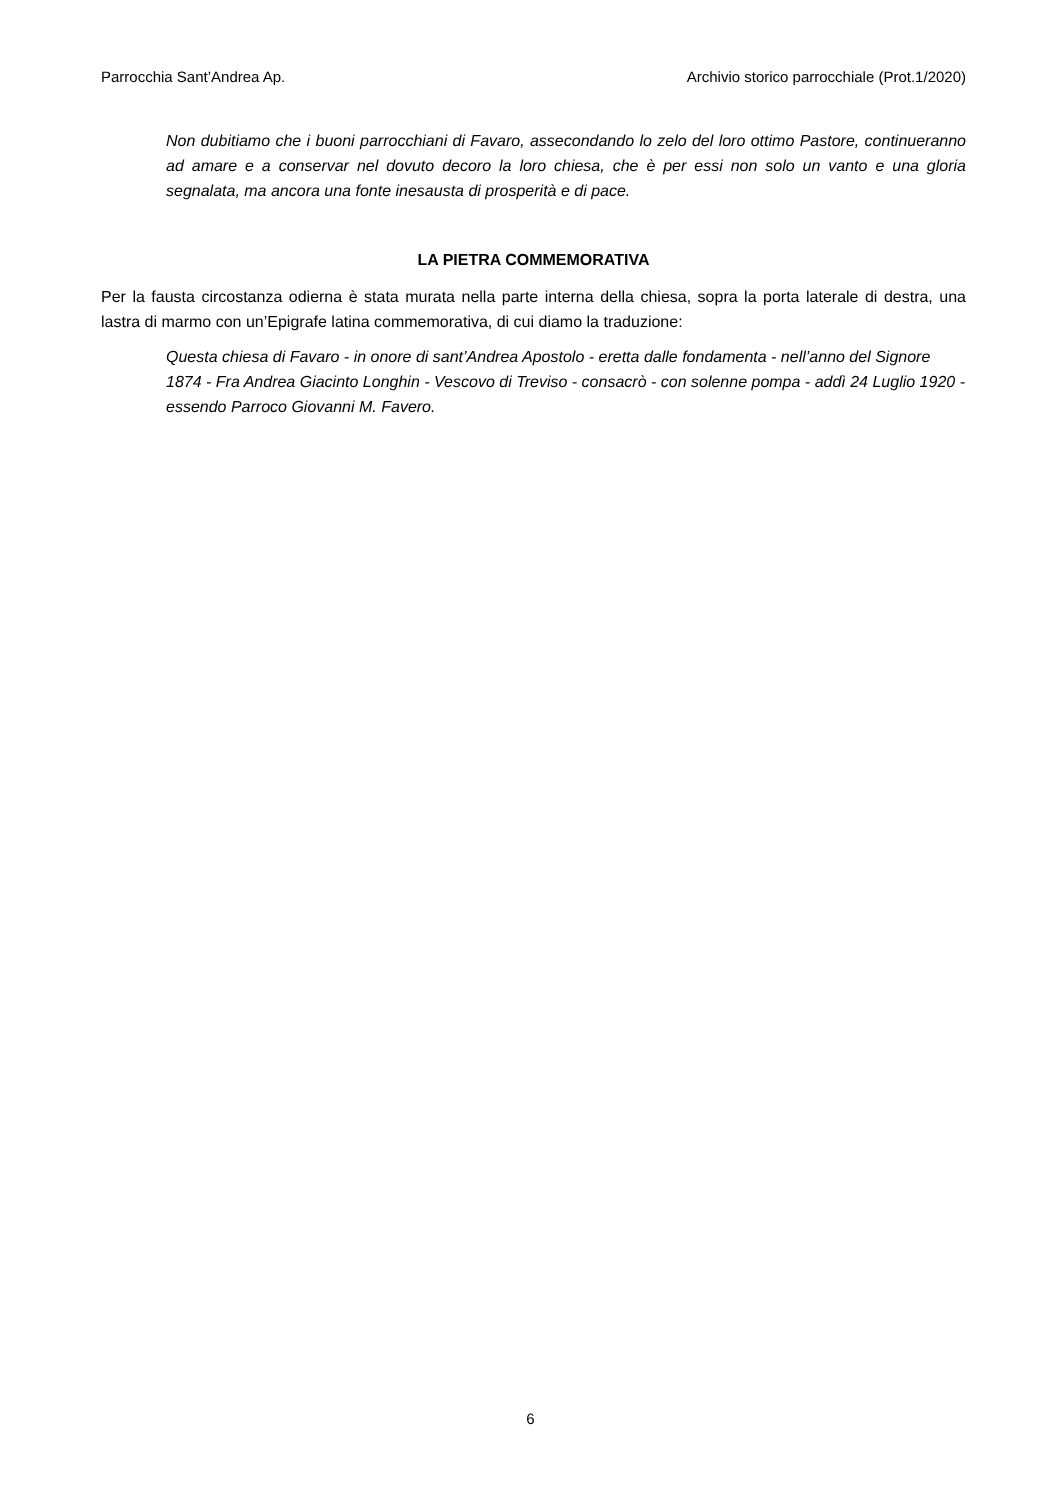Parrocchia Sant’Andrea Ap. Archivio storico parrocchiale (Prot.1/2020)
Non dubitiamo che i buoni parrocchiani di Favaro, assecondando lo zelo del loro ottimo Pastore, continueranno ad amare e a conservar nel dovuto decoro la loro chiesa, che è per essi non solo un vanto e una gloria segnalata, ma ancora una fonte inesausta di prosperità e di pace.
LA PIETRA COMMEMORATIVA
Per la fausta circostanza odierna è stata murata nella parte interna della chiesa, sopra la porta laterale di destra, una lastra di marmo con un’Epigrafe latina commemorativa, di cui diamo la traduzione:
Questa chiesa di Favaro - in onore di sant’Andrea Apostolo - eretta dalle fondamenta - nell’anno del Signore 1874 - Fra Andrea Giacinto Longhin - Vescovo di Treviso - consacrò - con solenne pompa - addì 24 Luglio 1920 - essendo Parroco Giovanni M. Favero.
6